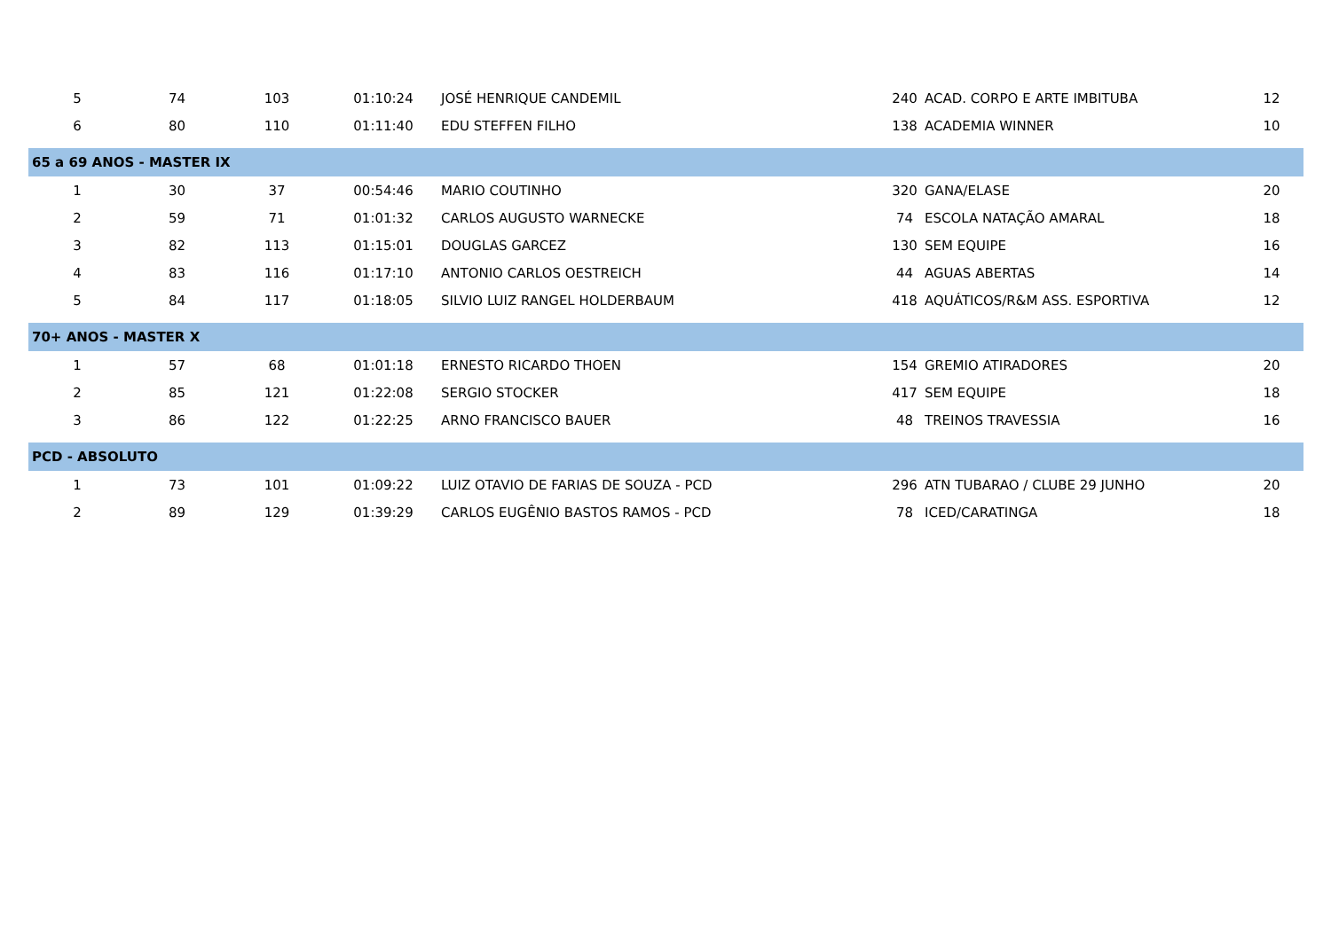| 5 | 74 | 103 | 01:10:24 | JOSÉ HENRIQUE CANDEMIL | 240 | ACAD. CORPO E ARTE IMBITUBA | 12 |
| 6 | 80 | 110 | 01:11:40 | EDU STEFFEN FILHO | 138 | ACADEMIA WINNER | 10 |
| 65 a 69 ANOS - MASTER IX | | | | | | | |
| 1 | 30 | 37 | 00:54:46 | MARIO COUTINHO | 320 | GANA/ELASE | 20 |
| 2 | 59 | 71 | 01:01:32 | CARLOS AUGUSTO WARNECKE | 74 | ESCOLA NATAÇÃO AMARAL | 18 |
| 3 | 82 | 113 | 01:15:01 | DOUGLAS GARCEZ | 130 | SEM EQUIPE | 16 |
| 4 | 83 | 116 | 01:17:10 | ANTONIO CARLOS OESTREICH | 44 | AGUAS ABERTAS | 14 |
| 5 | 84 | 117 | 01:18:05 | SILVIO LUIZ RANGEL HOLDERBAUM | 418 | AQUÁTICOS/R&M ASS. ESPORTIVA | 12 |
| 70+ ANOS - MASTER X | | | | | | | |
| 1 | 57 | 68 | 01:01:18 | ERNESTO RICARDO THOEN | 154 | GREMIO ATIRADORES | 20 |
| 2 | 85 | 121 | 01:22:08 | SERGIO STOCKER | 417 | SEM EQUIPE | 18 |
| 3 | 86 | 122 | 01:22:25 | ARNO FRANCISCO BAUER | 48 | TREINOS TRAVESSIA | 16 |
| PCD - ABSOLUTO | | | | | | | |
| 1 | 73 | 101 | 01:09:22 | LUIZ OTAVIO DE FARIAS DE SOUZA - PCD | 296 | ATN TUBARAO / CLUBE 29 JUNHO | 20 |
| 2 | 89 | 129 | 01:39:29 | CARLOS EUGÊNIO BASTOS RAMOS - PCD | 78 | ICED/CARATINGA | 18 |